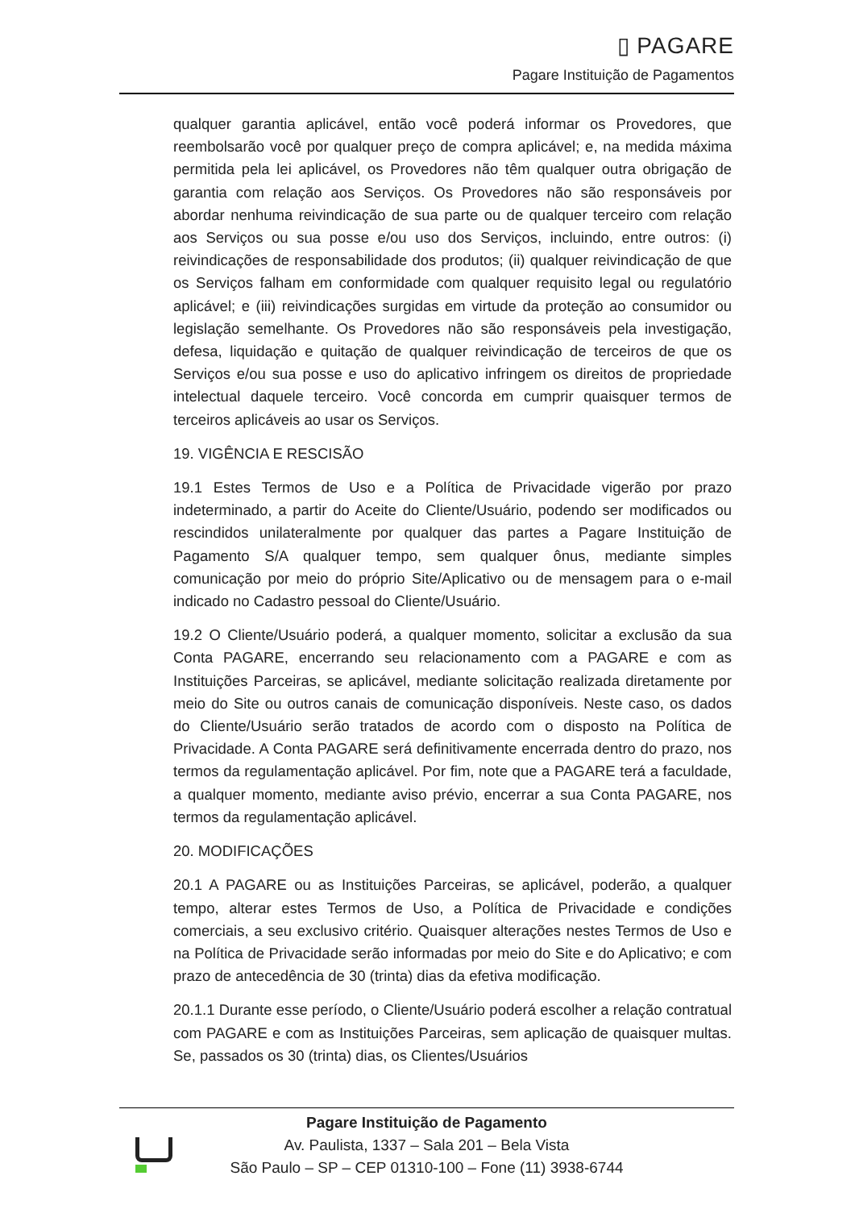▯ PAGARE
Pagare Instituição de Pagamentos
qualquer garantia aplicável, então você poderá informar os Provedores, que reembolsarão você por qualquer preço de compra aplicável; e, na medida máxima permitida pela lei aplicável, os Provedores não têm qualquer outra obrigação de garantia com relação aos Serviços. Os Provedores não são responsáveis por abordar nenhuma reivindicação de sua parte ou de qualquer terceiro com relação aos Serviços ou sua posse e/ou uso dos Serviços, incluindo, entre outros: (i) reivindicações de responsabilidade dos produtos; (ii) qualquer reivindicação de que os Serviços falham em conformidade com qualquer requisito legal ou regulatório aplicável; e (iii) reivindicações surgidas em virtude da proteção ao consumidor ou legislação semelhante. Os Provedores não são responsáveis pela investigação, defesa, liquidação e quitação de qualquer reivindicação de terceiros de que os Serviços e/ou sua posse e uso do aplicativo infringem os direitos de propriedade intelectual daquele terceiro. Você concorda em cumprir quaisquer termos de terceiros aplicáveis ao usar os Serviços.
19. VIGÊNCIA E RESCISÃO
19.1 Estes Termos de Uso e a Política de Privacidade vigerão por prazo indeterminado, a partir do Aceite do Cliente/Usuário, podendo ser modificados ou rescindidos unilateralmente por qualquer das partes a Pagare Instituição de Pagamento S/A qualquer tempo, sem qualquer ônus, mediante simples comunicação por meio do próprio Site/Aplicativo ou de mensagem para o e-mail indicado no Cadastro pessoal do Cliente/Usuário.
19.2 O Cliente/Usuário poderá, a qualquer momento, solicitar a exclusão da sua Conta PAGARE, encerrando seu relacionamento com a PAGARE e com as Instituições Parceiras, se aplicável, mediante solicitação realizada diretamente por meio do Site ou outros canais de comunicação disponíveis. Neste caso, os dados do Cliente/Usuário serão tratados de acordo com o disposto na Política de Privacidade. A Conta PAGARE será definitivamente encerrada dentro do prazo, nos termos da regulamentação aplicável. Por fim, note que a PAGARE terá a faculdade, a qualquer momento, mediante aviso prévio, encerrar a sua Conta PAGARE, nos termos da regulamentação aplicável.
20. MODIFICAÇÕES
20.1 A PAGARE ou as Instituições Parceiras, se aplicável, poderão, a qualquer tempo, alterar estes Termos de Uso, a Política de Privacidade e condições comerciais, a seu exclusivo critério. Quaisquer alterações nestes Termos de Uso e na Política de Privacidade serão informadas por meio do Site e do Aplicativo; e com prazo de antecedência de 30 (trinta) dias da efetiva modificação.
20.1.1 Durante esse período, o Cliente/Usuário poderá escolher a relação contratual com PAGARE e com as Instituições Parceiras, sem aplicação de quaisquer multas. Se, passados os 30 (trinta) dias, os Clientes/Usuários
Pagare Instituição de Pagamento
Av. Paulista, 1337 – Sala 201 – Bela Vista
São Paulo – SP – CEP 01310-100 – Fone (11) 3938-6744